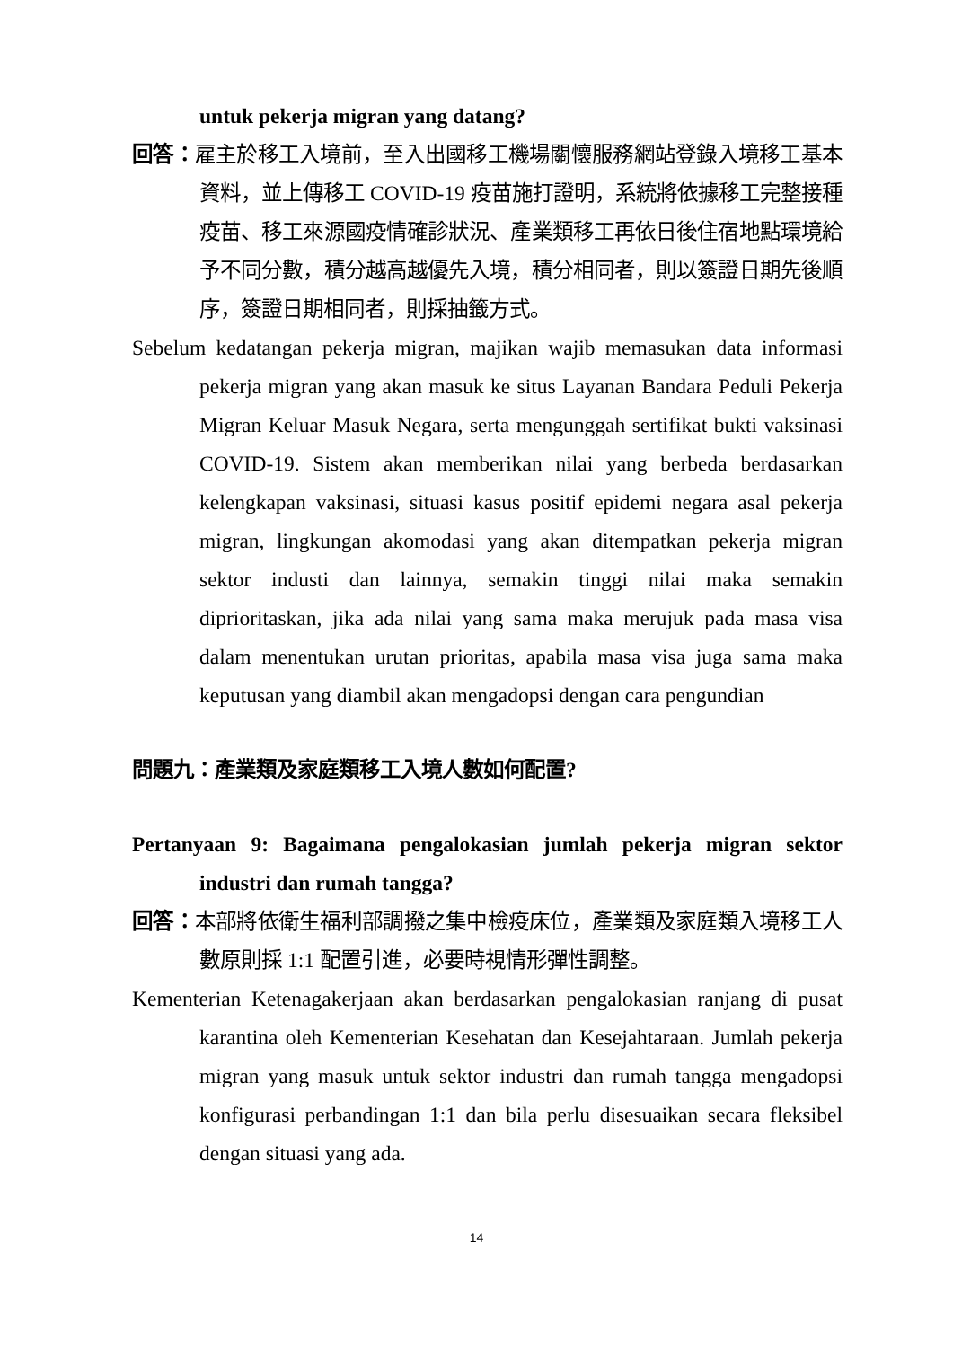untuk pekerja migran yang datang?
回答：雇主於移工入境前，至入出國移工機場關懷服務網站登錄入境移工基本資料，並上傳移工 COVID-19 疫苗施打證明，系統將依據移工完整接種疫苗、移工來源國疫情確診狀況、產業類移工再依日後住宿地點環境給予不同分數，積分越高越優先入境，積分相同者，則以簽證日期先後順序，簽證日期相同者，則採抽籤方式。
Sebelum kedatangan pekerja migran, majikan wajib memasukan data informasi pekerja migran yang akan masuk ke situs Layanan Bandara Peduli Pekerja Migran Keluar Masuk Negara, serta mengunggah sertifikat bukti vaksinasi COVID-19. Sistem akan memberikan nilai yang berbeda berdasarkan kelengkapan vaksinasi, situasi kasus positif epidemi negara asal pekerja migran, lingkungan akomodasi yang akan ditempatkan pekerja migran sektor industi dan lainnya, semakin tinggi nilai maka semakin diprioritaskan, jika ada nilai yang sama maka merujuk pada masa visa dalam menentukan urutan prioritas, apabila masa visa juga sama maka keputusan yang diambil akan mengadopsi dengan cara pengundian
問題九：產業類及家庭類移工入境人數如何配置?
Pertanyaan 9: Bagaimana pengalokasian jumlah pekerja migran sektor industri dan rumah tangga?
回答：本部將依衛生福利部調撥之集中檢疫床位，產業類及家庭類入境移工人數原則採 1:1 配置引進，必要時視情形彈性調整。
Kementerian Ketenagakerjaan akan berdasarkan pengalokasian ranjang di pusat karantina oleh Kementerian Kesehatan dan Kesejahtaraan. Jumlah pekerja migran yang masuk untuk sektor industri dan rumah tangga mengadopsi konfigurasi perbandingan 1:1 dan bila perlu disesuaikan secara fleksibel dengan situasi yang ada.
14